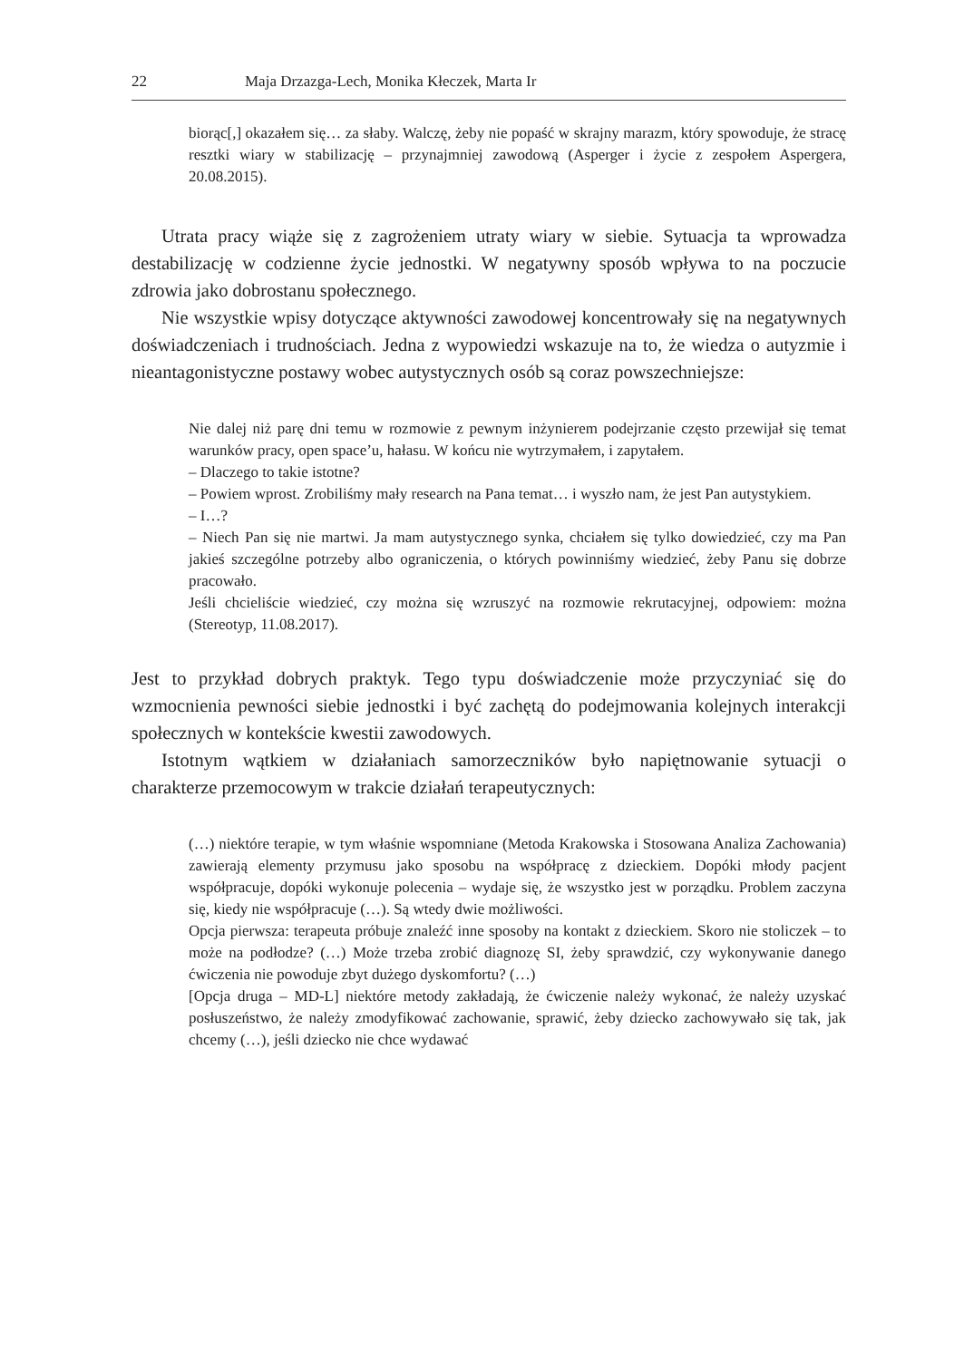22 Maja Drzazga-Lech, Monika Kłeczek, Marta Ir
biorąc[,] okazałem się… za słaby. Walczę, żeby nie popaść w skrajny marazm, który spowoduje, że stracę resztki wiary w stabilizację – przynajmniej zawodową (Asperger i życie z zespołem Aspergera, 20.08.2015).
Utrata pracy wiąże się z zagrożeniem utraty wiary w siebie. Sytuacja ta wprowadza destabilizację w codzienne życie jednostki. W negatywny sposób wpływa to na poczucie zdrowia jako dobrostanu społecznego.
Nie wszystkie wpisy dotyczące aktywności zawodowej koncentrowały się na negatywnych doświadczeniach i trudnościach. Jedna z wypowiedzi wskazuje na to, że wiedza o autyzmie i nieantagonistyczne postawy wobec autystycznych osób są coraz powszechniejsze:
Nie dalej niż parę dni temu w rozmowie z pewnym inżynierem podejrzanie często przewijał się temat warunków pracy, open space’u, hałasu. W końcu nie wytrzymałem, i zapytałem.
– Dlaczego to takie istotne?
– Powiem wprost. Zrobiliśmy mały research na Pana temat… i wyszło nam, że jest Pan autystykiem.
– I…?
– Niech Pan się nie martwi. Ja mam autystycznego synka, chciałem się tylko dowiedzieć, czy ma Pan jakieś szczególne potrzeby albo ograniczenia, o których powinniśmy wiedzieć, żeby Panu się dobrze pracowało.
Jeśli chcieliście wiedzieć, czy można się wzruszyć na rozmowie rekrutacyjnej, odpowiem: można (Stereotyp, 11.08.2017).
Jest to przykład dobrych praktyk. Tego typu doświadczenie może przyczyniać się do wzmocnienia pewności siebie jednostki i być zachętą do podejmowania kolejnych interakcji społecznych w kontekście kwestii zawodowych.
Istotnym wątkiem w działaniach samorzeczników było napiętnowanie sytuacji o charakterze przemocowym w trakcie działań terapeutycznych:
(…) niektóre terapie, w tym właśnie wspomniane (Metoda Krakowska i Stosowana Analiza Zachowania) zawierają elementy przymusu jako sposobu na współpracę z dzieckiem. Dopóki młody pacjent współpracuje, dopóki wykonuje polecenia – wydaje się, że wszystko jest w porządku. Problem zaczyna się, kiedy nie współpracuje (…). Są wtedy dwie możliwości.
Opcja pierwsza: terapeuta próbuje znaleźć inne sposoby na kontakt z dzieckiem. Skoro nie stoliczek – to może na podłodze? (…) Może trzeba zrobić diagnozę SI, żeby sprawdzić, czy wykonywanie danego ćwiczenia nie powoduje zbyt dużego dyskomfortu? (…)
[Opcja druga – MD-L] niektóre metody zakładają, że ćwiczenie należy wykonać, że należy uzyskać posłuszeństwo, że należy zmodyfikować zachowanie, sprawić, żeby dziecko zachowywało się tak, jak chcemy (…), jeśli dziecko nie chce wydawać